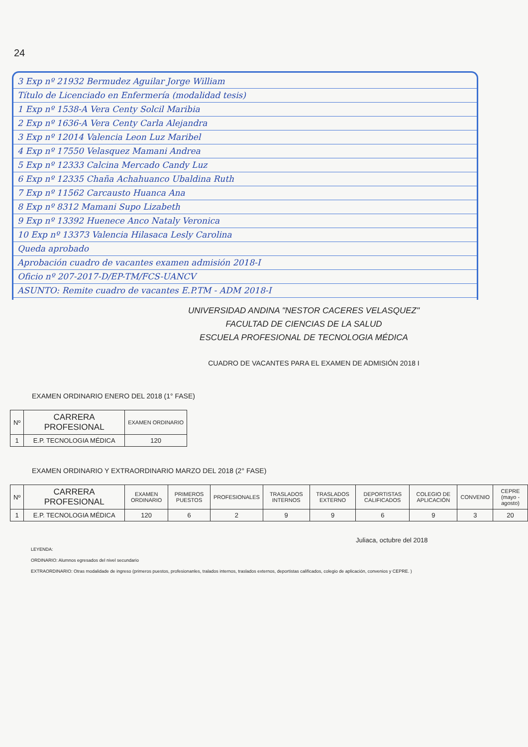24
3 Exp nº 21932 Bermudez Aguilar Jorge William
Título de Licenciado en Enfermería (modalidad tesis)
1 Exp nº 1538-A Vera Centy Solcil Maribia
2 Exp nº 1636-A Vera Centy Carla Alejandra
3 Exp nº 12014 Valencia Leon Luz Maribel
4 Exp nº 17550 Velasquez Mamani Andrea
5 Exp nº 12333 Calcina Mercado Candy Luz
6 Exp nº 12335 Chaña Achahuanco Ubaldina Ruth
7 Exp nº 11562 Carcausto Huanca Ana
8 Exp nº 8312 Mamani Supo Lizabeth
9 Exp nº 13392 Huenece Anco Nataly Veronica
10 Exp nº 13373 Valencia Hilasaca Lesly Carolina
Queda aprobado
Aprobación cuadro de vacantes examen admisión 2018-I
Oficio nº 207-2017-D/EP-TM/FCS-UANCV
ASUNTO: Remite cuadro de vacantes E.P.TM - ADM 2018-I
UNIVERSIDAD ANDINA "NESTOR CACERES VELASQUEZ"
FACULTAD DE CIENCIAS DE LA SALUD
ESCUELA PROFESIONAL DE TECNOLOGIA MÉDICA
CUADRO DE VACANTES PARA EL EXAMEN DE ADMISIÓN 2018 I
EXAMEN ORDINARIO ENERO DEL 2018 (1° FASE)
| Nº | CARRERA PROFESIONAL | EXAMEN ORDINARIO |
| --- | --- | --- |
| 1 | E.P. TECNOLOGIA MÉDICA | 120 |
EXAMEN ORDINARIO Y EXTRAORDINARIO MARZO DEL 2018 (2° FASE)
| Nº | CARRERA PROFESIONAL | EXAMEN ORDINARIO | PRIMEROS PUESTOS | PROFESIONALES | TRASLADOS INTERNOS | TRASLADOS EXTERNO | DEPORTISTAS CALIFICADOS | COLEGIO DE APLICACIÓN | CONVENIO | CEPRE (mayo - agosto) |
| --- | --- | --- | --- | --- | --- | --- | --- | --- | --- | --- |
| 1 | E.P. TECNOLOGIA MÉDICA | 120 | 6 | 2 | 9 | 9 | 6 | 9 | 3 | 20 |
Juliaca, octubre del 2018
LEYENDA:
ORDINARIO: Alumnos egresados del nivel secundario
EXTRAORDINARIO: Otras modalidade de ingreso (primeros puestos, profesionanles, tralados internos, traslados externos, deportistas calificados, colegio de aplicación, convenios y CEPRE. )